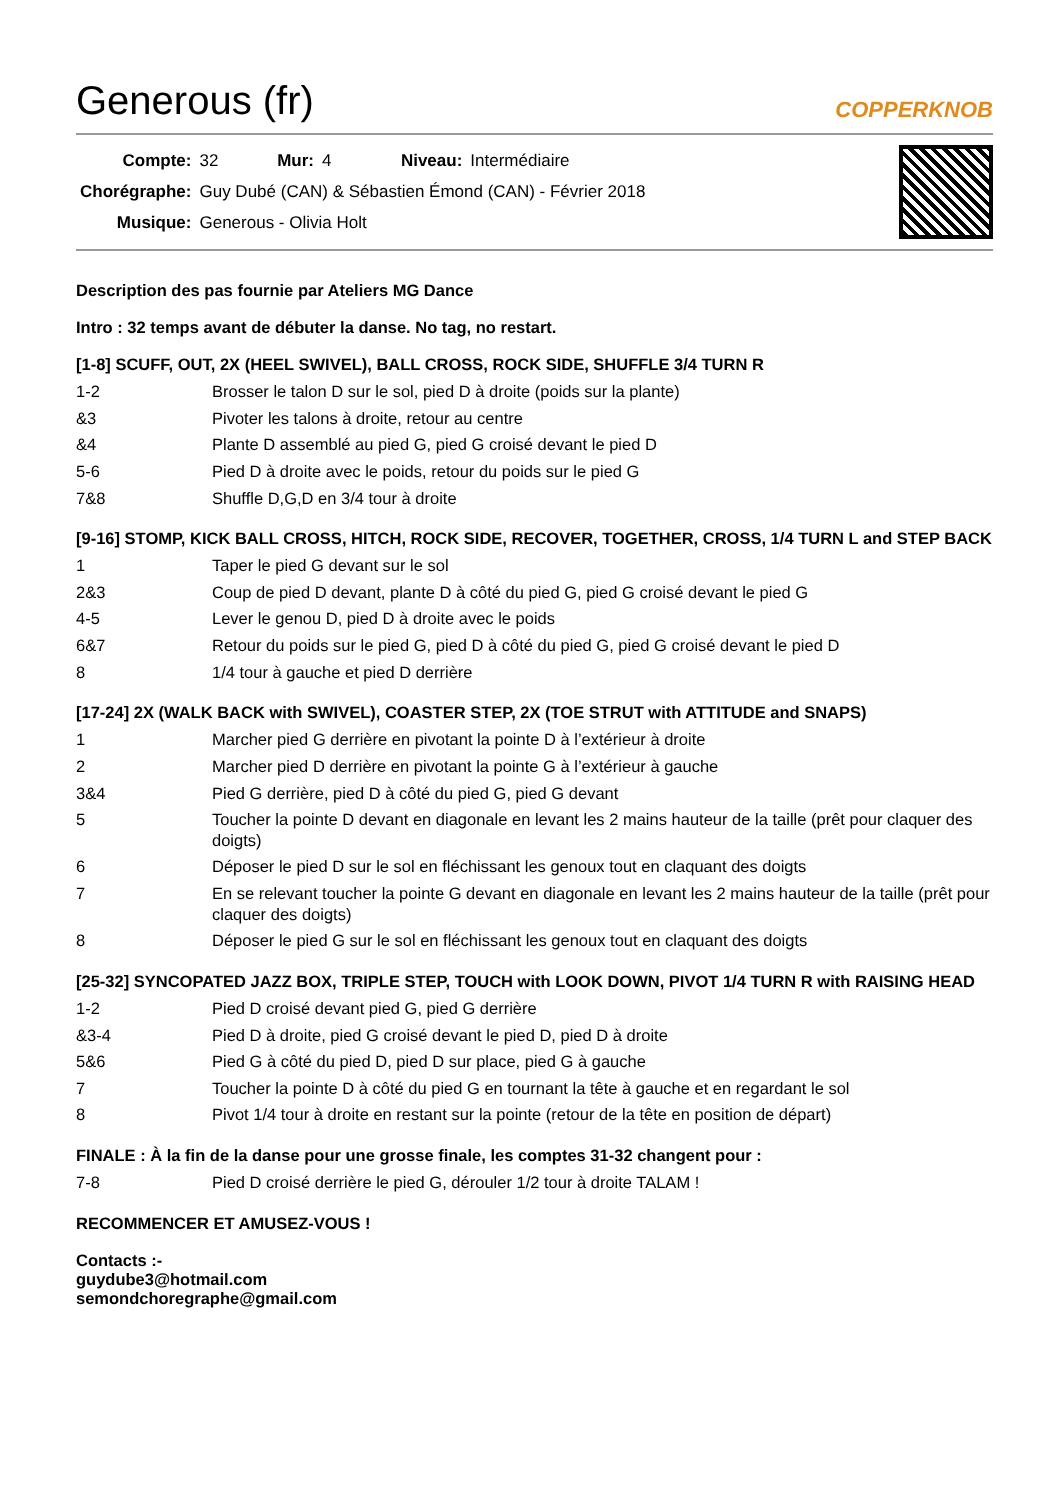Generous (fr) COPPERKNOB
| Compte: | 32 | Mur: | 4 | Niveau: | Intermédiaire |
| Chorégraphe: | Guy Dubé (CAN) & Sébastien Émond (CAN) - Février 2018 | | | | |
| Musique: | Generous - Olivia Holt | | | | |
Description des pas fournie par Ateliers MG Dance
Intro : 32 temps avant de débuter la danse. No tag, no restart.
[1-8] SCUFF, OUT, 2X (HEEL SWIVEL), BALL CROSS, ROCK SIDE, SHUFFLE 3/4 TURN R
| 1-2 | Brosser le talon D sur le sol, pied D à droite (poids sur la plante) |
| &3 | Pivoter les talons à droite, retour au centre |
| &4 | Plante D assemblé au pied G, pied G croisé devant le pied D |
| 5-6 | Pied D à droite avec le poids, retour du poids sur le pied G |
| 7&8 | Shuffle D,G,D en 3/4 tour à droite |
[9-16] STOMP, KICK BALL CROSS, HITCH, ROCK SIDE, RECOVER, TOGETHER, CROSS, 1/4 TURN L and STEP BACK
| 1 | Taper le pied G devant sur le sol |
| 2&3 | Coup de pied D devant, plante D à côté du pied G, pied G croisé devant le pied G |
| 4-5 | Lever le genou D, pied D à droite avec le poids |
| 6&7 | Retour du poids sur le pied G, pied D à côté du pied G, pied G croisé devant le pied D |
| 8 | 1/4 tour à gauche et pied D derrière |
[17-24] 2X (WALK BACK with SWIVEL), COASTER STEP, 2X (TOE STRUT with ATTITUDE and SNAPS)
| 1 | Marcher pied G derrière en pivotant la pointe D à l’extérieur à droite |
| 2 | Marcher pied D derrière en pivotant la pointe G à l’extérieur à gauche |
| 3&4 | Pied G derrière, pied D à côté du pied G, pied G devant |
| 5 | Toucher la pointe D devant en diagonale en levant les 2 mains hauteur de la taille (prêt pour claquer des doigts) |
| 6 | Déposer le pied D sur le sol en fléchissant les genoux tout en claquant des doigts |
| 7 | En se relevant toucher la pointe G devant en diagonale en levant les 2 mains hauteur de la taille (prêt pour claquer des doigts) |
| 8 | Déposer le pied G sur le sol en fléchissant les genoux tout en claquant des doigts |
[25-32] SYNCOPATED JAZZ BOX, TRIPLE STEP, TOUCH with LOOK DOWN, PIVOT 1/4 TURN R with RAISING HEAD
| 1-2 | Pied D croisé devant pied G, pied G derrière |
| &3-4 | Pied D à droite, pied G croisé devant le pied D, pied D à droite |
| 5&6 | Pied G à côté du pied D, pied D sur place, pied G à gauche |
| 7 | Toucher la pointe D à côté du pied G en tournant la tête à gauche et en regardant le sol |
| 8 | Pivot 1/4 tour à droite en restant sur la pointe (retour de la tête en position de départ) |
FINALE : À la fin de la danse pour une grosse finale, les comptes 31-32 changent pour :
| 7-8 | Pied D croisé derrière le pied G, dérouler 1/2 tour à droite TALAM ! |
RECOMMENCER ET AMUSEZ-VOUS !
Contacts :-
guydube3@hotmail.com
semondchoregraphe@gmail.com